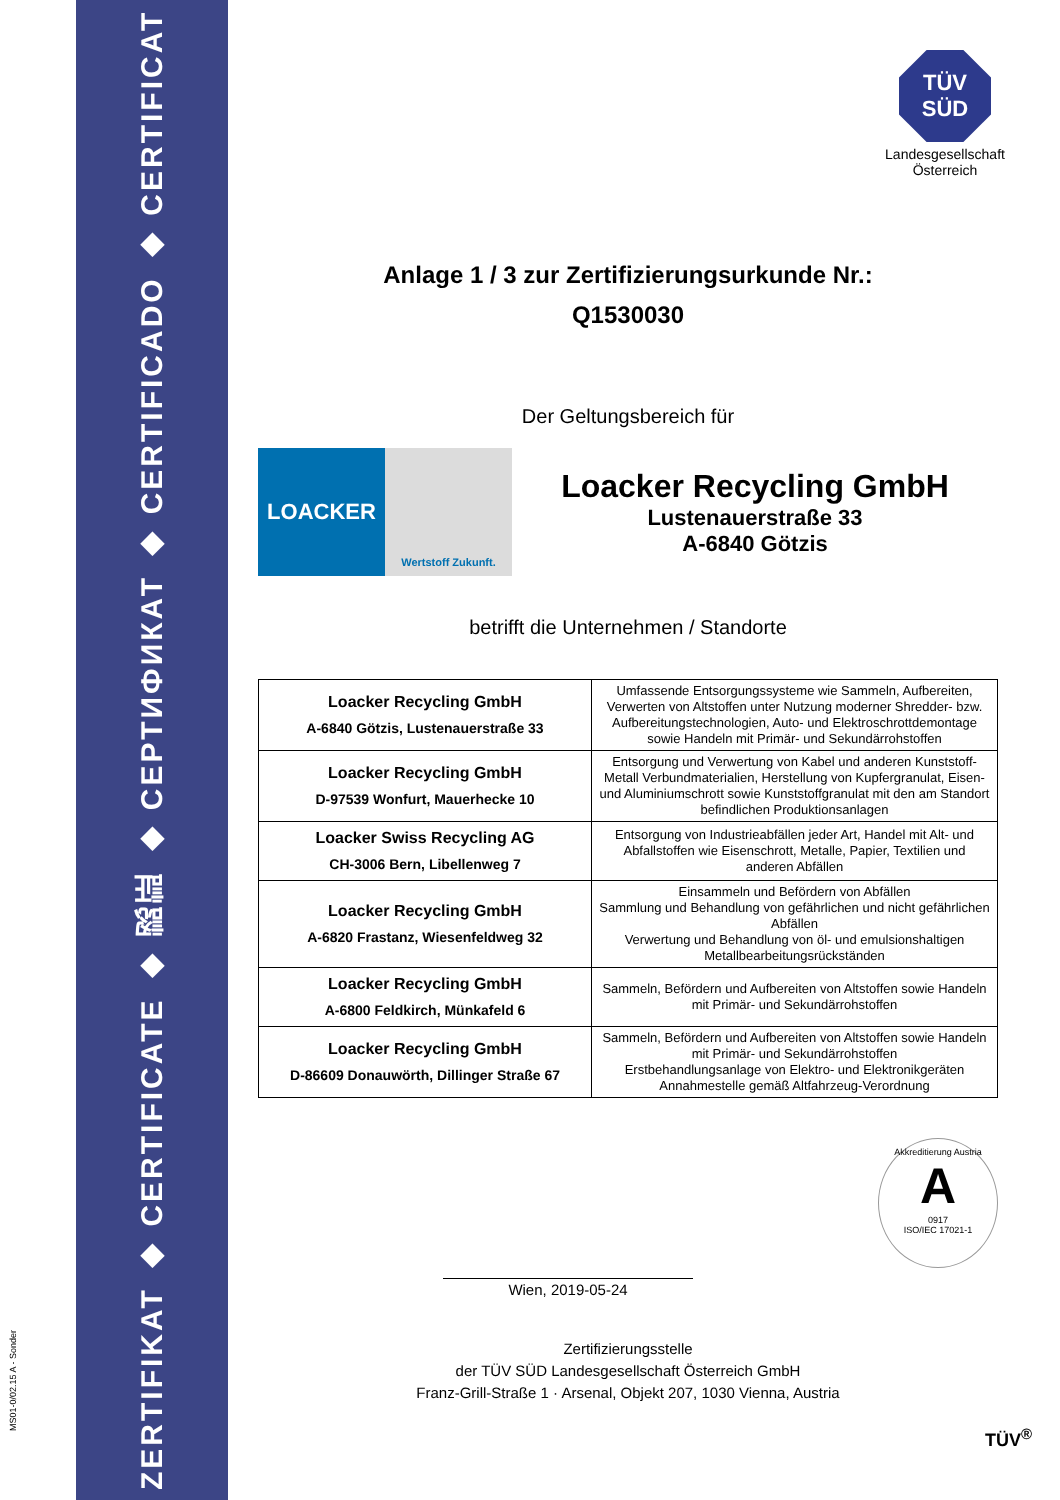ZERTIFIKAT ◆ CERTIFICATE ◆ 認証 ◆ СЕРТИФИКАТ ◆ CERTIFICADO ◆ CERTIFICAT
MS01-0/02.15 A - Sonder
TÜV
SÜD
Landesgesellschaft
Österreich
Anlage 1 / 3 zur Zertifizierungsurkunde Nr.:
Q1530030
Der Geltungsbereich für
LOACKER
Wertstoff Zukunft.
Loacker Recycling GmbH
Lustenauerstraße 33
A-6840 Götzis
betrifft die Unternehmen / Standorte
| Loacker Recycling GmbH A-6840 Götzis, Lustenauerstraße 33 | Umfassende Entsorgungssysteme wie Sammeln, Aufbereiten, Verwerten von Altstoffen unter Nutzung moderner Shredder- bzw. Aufbereitungstechnologien, Auto- und Elektroschrottdemontage sowie Handeln mit Primär- und Sekundärrohstoffen |
| Loacker Recycling GmbH D-97539 Wonfurt, Mauerhecke 10 | Entsorgung und Verwertung von Kabel und anderen Kunststoff-Metall Verbundmaterialien, Herstellung von Kupfergranulat, Eisen- und Aluminiumschrott sowie Kunststoffgranulat mit den am Standort befindlichen Produktionsanlagen |
| Loacker Swiss Recycling AG CH-3006 Bern, Libellenweg 7 | Entsorgung von Industrieabfällen jeder Art, Handel mit Alt- und Abfallstoffen wie Eisenschrott, Metalle, Papier, Textilien und anderen Abfällen |
| Loacker Recycling GmbH A-6820 Frastanz, Wiesenfeldweg 32 | Einsammeln und Befördern von Abfällen Sammlung und Behandlung von gefährlichen und nicht gefährlichen Abfällen Verwertung und Behandlung von öl- und emulsionshaltigen Metallbearbeitungsrückständen |
| Loacker Recycling GmbH A-6800 Feldkirch, Münkafeld 6 | Sammeln, Befördern und Aufbereiten von Altstoffen sowie Handeln mit Primär- und Sekundärrohstoffen |
| Loacker Recycling GmbH D-86609 Donauwörth, Dillinger Straße 67 | Sammeln, Befördern und Aufbereiten von Altstoffen sowie Handeln mit Primär- und Sekundärrohstoffen Erstbehandlungsanlage von Elektro- und Elektronikgeräten Annahmestelle gemäß Altfahrzeug-Verordnung |
Wien, 2019-05-24
Akkreditierung Austria
A
0917
ISO/IEC 17021-1
Zertifizierungsstelle
der TÜV SÜD Landesgesellschaft Österreich GmbH
Franz-Grill-Straße 1 · Arsenal, Objekt 207, 1030 Vienna, Austria
TÜV<sup>®</sup>